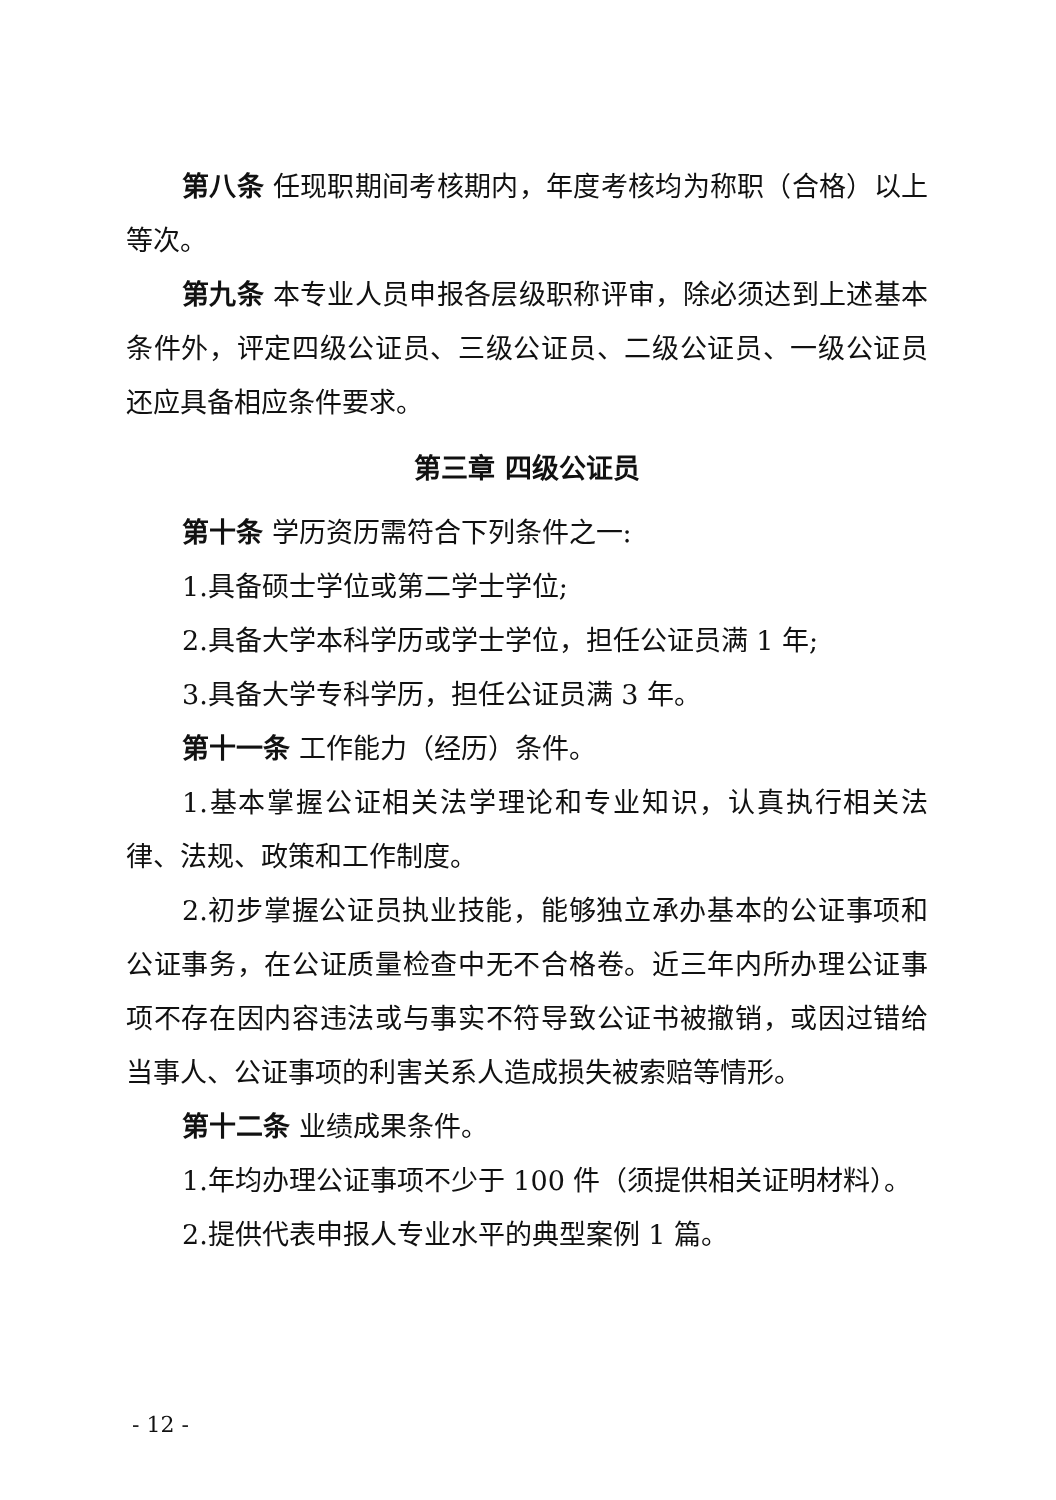第八条 任现职期间考核期内，年度考核均为称职（合格）以上等次。
第九条 本专业人员申报各层级职称评审，除必须达到上述基本条件外，评定四级公证员、三级公证员、二级公证员、一级公证员还应具备相应条件要求。
第三章 四级公证员
第十条 学历资历需符合下列条件之一:
1.具备硕士学位或第二学士学位;
2.具备大学本科学历或学士学位，担任公证员满 1 年;
3.具备大学专科学历，担任公证员满 3 年。
第十一条 工作能力（经历）条件。
1.基本掌握公证相关法学理论和专业知识，认真执行相关法律、法规、政策和工作制度。
2.初步掌握公证员执业技能，能够独立承办基本的公证事项和公证事务，在公证质量检查中无不合格卷。近三年内所办理公证事项不存在因内容违法或与事实不符导致公证书被撤销，或因过错给当事人、公证事项的利害关系人造成损失被索赔等情形。
第十二条 业绩成果条件。
1.年均办理公证事项不少于 100 件（须提供相关证明材料）。
2.提供代表申报人专业水平的典型案例 1 篇。
- 12 -